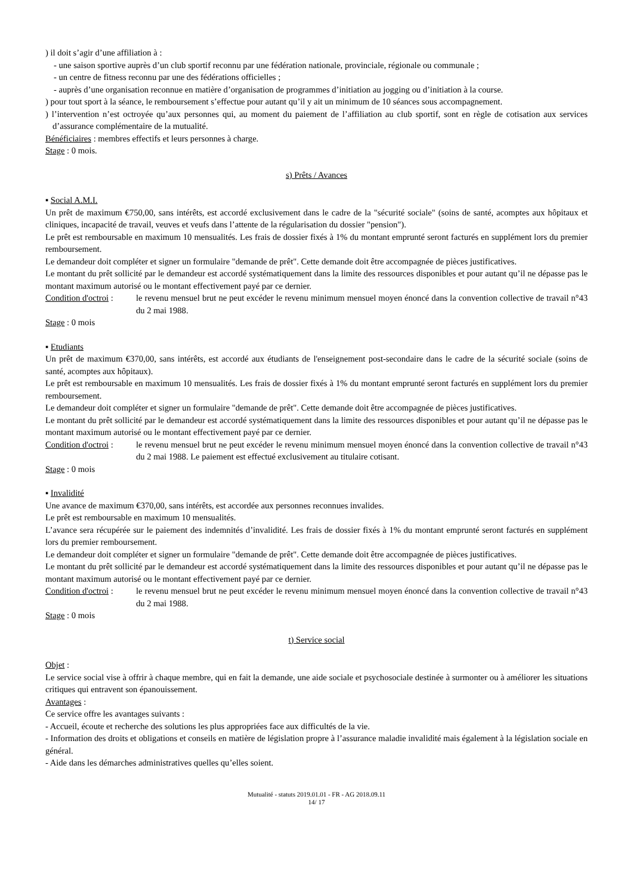) il doit s’agir d’une affiliation à :
- une saison sportive auprès d’un club sportif reconnu par une fédération nationale, provinciale, régionale ou communale ;
- un centre de fitness reconnu par une des fédérations officielles ;
- auprès d’une organisation reconnue en matière d’organisation de programmes d’initiation au jogging ou d’initiation à la course.
) pour tout sport à la séance, le remboursement s’effectue pour autant qu’il y ait un minimum de 10 séances sous accompagnement.
) l’intervention n’est octroyée qu’aux personnes qui, au moment du paiement de l’affiliation au club sportif, sont en règle de cotisation aux services d’assurance complémentaire de la mutualité.
Bénéficiaires : membres effectifs et leurs personnes à charge.
Stage : 0 mois.
s) Prêts / Avances
▪ Social A.M.I.
Un prêt de maximum €750,00, sans intérêts, est accordé exclusivement dans le cadre de la "sécurité sociale" (soins de santé, acomptes aux hôpitaux et cliniques, incapacité de travail, veuves et veufs dans l’attente de la régularisation du dossier "pension").
Le prêt est remboursable en maximum 10 mensualités. Les frais de dossier fixés à 1% du montant emprunté seront facturés en supplément lors du premier remboursement.
Le demandeur doit compléter et signer un formulaire "demande de prêt". Cette demande doit être accompagnée de pièces justificatives.
Le montant du prêt sollicité par le demandeur est accordé systématiquement dans la limite des ressources disponibles et pour autant qu’il ne dépasse pas le montant maximum autorisé ou le montant effectivement payé par ce dernier.
Condition d'octroi : le revenu mensuel brut ne peut excéder le revenu minimum mensuel moyen énoncé dans la convention collective de travail n°43 du 2 mai 1988.
Stage : 0 mois
▪ Etudiants
Un prêt de maximum €370,00, sans intérêts, est accordé aux étudiants de l'enseignement post-secondaire dans le cadre de la sécurité sociale (soins de santé, acomptes aux hôpitaux).
Le prêt est remboursable en maximum 10 mensualités. Les frais de dossier fixés à 1% du montant emprunté seront facturés en supplément lors du premier remboursement.
Le demandeur doit compléter et signer un formulaire "demande de prêt". Cette demande doit être accompagnée de pièces justificatives.
Le montant du prêt sollicité par le demandeur est accordé systématiquement dans la limite des ressources disponibles et pour autant qu’il ne dépasse pas le montant maximum autorisé ou le montant effectivement payé par ce dernier.
Condition d'octroi : le revenu mensuel brut ne peut excéder le revenu minimum mensuel moyen énoncé dans la convention collective de travail n°43 du 2 mai 1988. Le paiement est effectué exclusivement au titulaire cotisant.
Stage : 0 mois
▪ Invalidité
Une avance de maximum €370,00, sans intérêts, est accordée aux personnes reconnues invalides.
Le prêt est remboursable en maximum 10 mensualités.
L’avance sera récupérée sur le paiement des indemnités d’invalidité. Les frais de dossier fixés à 1% du montant emprunté seront facturés en supplément lors du premier remboursement.
Le demandeur doit compléter et signer un formulaire "demande de prêt". Cette demande doit être accompagnée de pièces justificatives.
Le montant du prêt sollicité par le demandeur est accordé systématiquement dans la limite des ressources disponibles et pour autant qu’il ne dépasse pas le montant maximum autorisé ou le montant effectivement payé par ce dernier.
Condition d'octroi : le revenu mensuel brut ne peut excéder le revenu minimum mensuel moyen énoncé dans la convention collective de travail n°43 du 2 mai 1988.
Stage : 0 mois
t) Service social
Objet :
Le service social vise à offrir à chaque membre, qui en fait la demande, une aide sociale et psychosociale destinée à surmonter ou à améliorer les situations critiques qui entravent son épanouissement.
Avantages :
Ce service offre les avantages suivants :
- Accueil, écoute et recherche des solutions les plus appropriées face aux difficultés de la vie.
- Information des droits et obligations et conseils en matière de législation propre à l’assurance maladie invalidité mais également à la législation sociale en général.
- Aide dans les démarches administratives quelles qu’elles soient.
Mutualité - statuts 2019.01.01 - FR - AG 2018.09.11
14/ 17